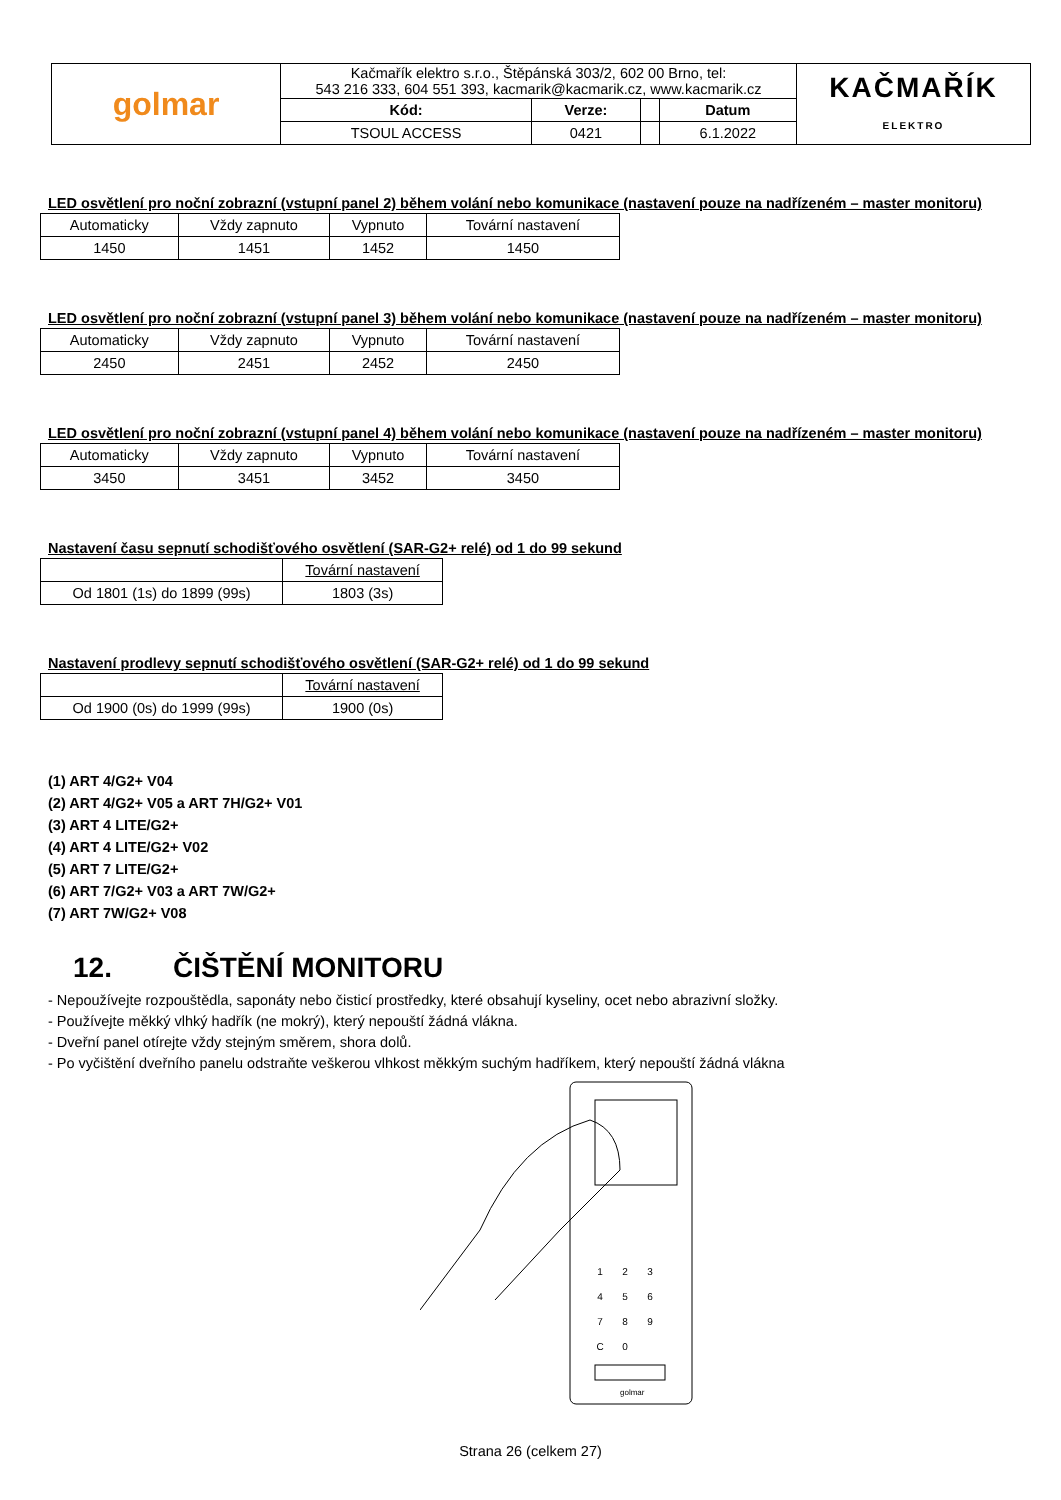| golmar | Kačmařík elektro s.r.o., Štěpánská 303/2, 602 00 Brno, tel: 543 216 333, 604 551 393, kacmarik@kacmarik.cz, www.kacmarik.cz | | | | KAČMAŘÍK ELEKTRO |
| | Kód: | Verze: | | Datum | |
| | TSOUL ACCESS | 0421 | | 6.1.2022 | |
LED osvětlení pro noční zobrazní (vstupní panel 2) během volání nebo komunikace (nastavení pouze na nadřízeném – master monitoru)
| Automaticky | Vždy zapnuto | Vypnuto | Tovární nastavení |
| 1450 | 1451 | 1452 | 1450 |
LED osvětlení pro noční zobrazní (vstupní panel 3) během volání nebo komunikace (nastavení pouze na nadřízeném – master monitoru)
| Automaticky | Vždy zapnuto | Vypnuto | Tovární nastavení |
| 2450 | 2451 | 2452 | 2450 |
LED osvětlení pro noční zobrazní (vstupní panel 4) během volání nebo komunikace (nastavení pouze na nadřízeném – master monitoru)
| Automaticky | Vždy zapnuto | Vypnuto | Tovární nastavení |
| 3450 | 3451 | 3452 | 3450 |
Nastavení času sepnutí schodišťového osvětlení (SAR-G2+ relé) od 1 do 99 sekund
| | Tovární nastavení |
| Od 1801 (1s) do 1899 (99s) | 1803 (3s) |
Nastavení prodlevy sepnutí schodišťového osvětlení (SAR-G2+ relé) od 1 do 99 sekund
| | Tovární nastavení |
| Od 1900 (0s) do 1999 (99s) | 1900 (0s) |
(1) ART 4/G2+ V04
(2) ART 4/G2+ V05 a ART 7H/G2+ V01
(3) ART 4 LITE/G2+
(4) ART 4 LITE/G2+ V02
(5) ART 7 LITE/G2+
(6) ART 7/G2+ V03 a ART 7W/G2+
(7) ART 7W/G2+ V08
12. ČIŠTĚNÍ MONITORU
- Nepoužívejte rozpouštědla, saponáty nebo čisticí prostředky, které obsahují kyseliny, ocet nebo abrazivní složky.
- Používejte měkký vlhký hadřík (ne mokrý), který nepouští žádná vlákna.
- Dveřní panel otírejte vždy stejným směrem, shora dolů.
- Po vyčištění dveřního panelu odstraňte veškerou vlhkost měkkým suchým hadříkem, který nepouští žádná vlákna
1
2
3
4
5
6
7
8
9
C
0
golmar
Strana 26 (celkem 27)